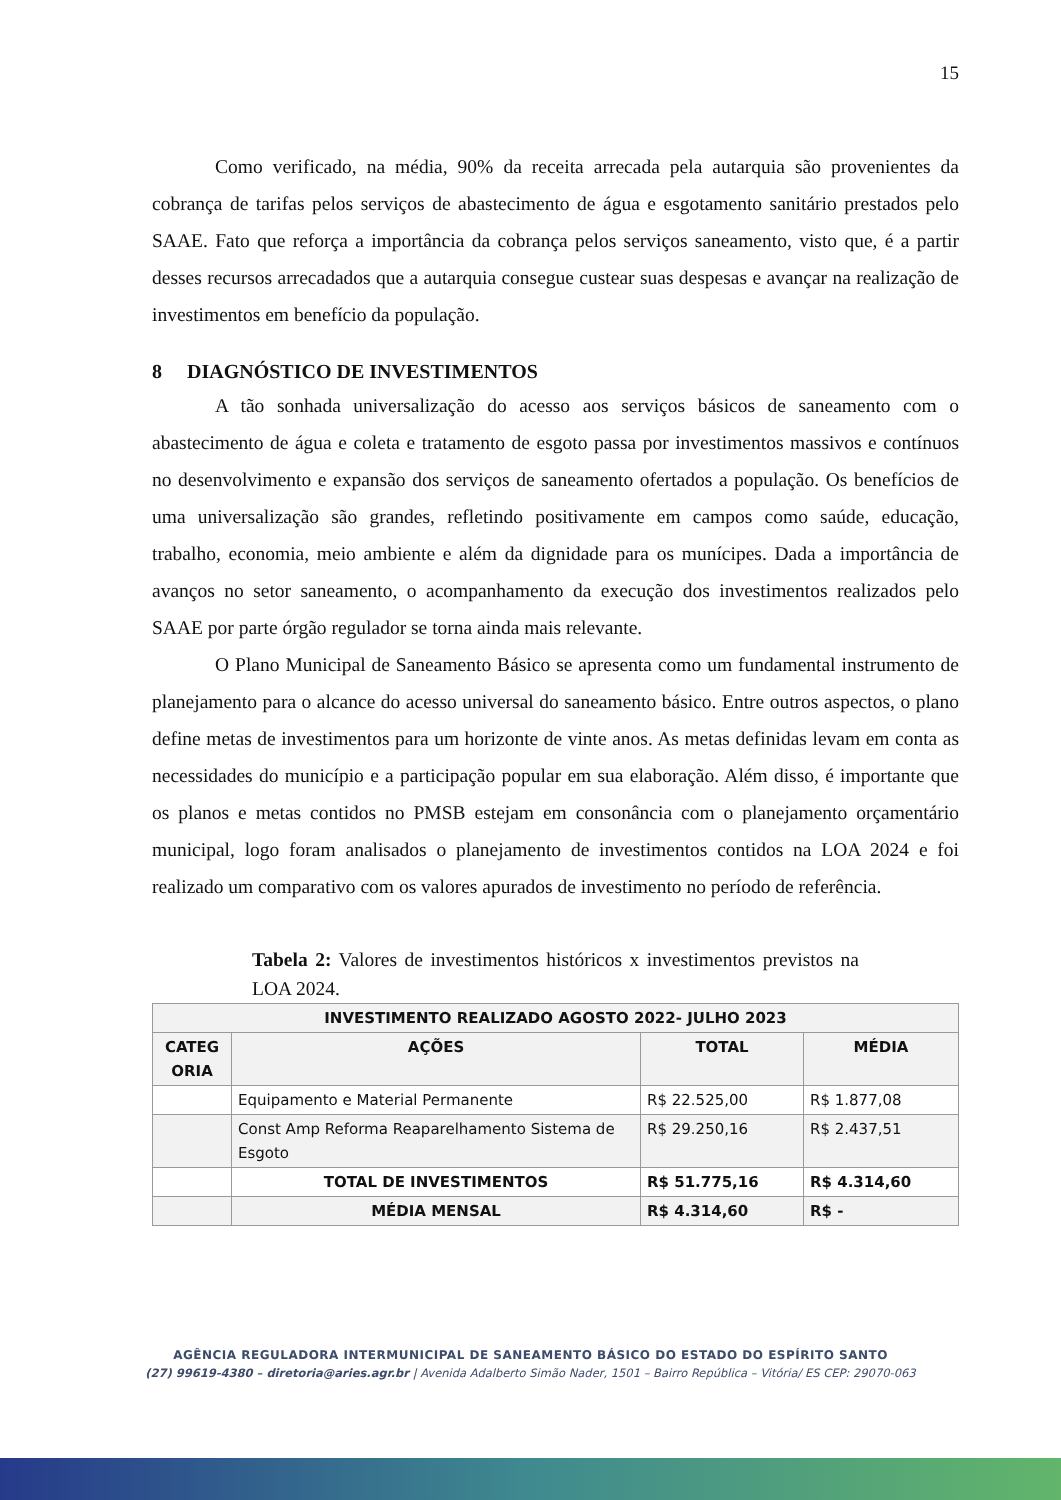15
Como verificado, na média, 90% da receita arrecada pela autarquia são provenientes da cobrança de tarifas pelos serviços de abastecimento de água e esgotamento sanitário prestados pelo SAAE. Fato que reforça a importância da cobrança pelos serviços saneamento, visto que, é a partir desses recursos arrecadados que a autarquia consegue custear suas despesas e avançar na realização de investimentos em benefício da população.
8 DIAGNÓSTICO DE INVESTIMENTOS
A tão sonhada universalização do acesso aos serviços básicos de saneamento com o abastecimento de água e coleta e tratamento de esgoto passa por investimentos massivos e contínuos no desenvolvimento e expansão dos serviços de saneamento ofertados a população. Os benefícios de uma universalização são grandes, refletindo positivamente em campos como saúde, educação, trabalho, economia, meio ambiente e além da dignidade para os munícipes. Dada a importância de avanços no setor saneamento, o acompanhamento da execução dos investimentos realizados pelo SAAE por parte órgão regulador se torna ainda mais relevante.
O Plano Municipal de Saneamento Básico se apresenta como um fundamental instrumento de planejamento para o alcance do acesso universal do saneamento básico. Entre outros aspectos, o plano define metas de investimentos para um horizonte de vinte anos. As metas definidas levam em conta as necessidades do município e a participação popular em sua elaboração. Além disso, é importante que os planos e metas contidos no PMSB estejam em consonância com o planejamento orçamentário municipal, logo foram analisados o planejamento de investimentos contidos na LOA 2024 e foi realizado um comparativo com os valores apurados de investimento no período de referência.
Tabela 2: Valores de investimentos históricos x investimentos previstos na LOA 2024.
| INVESTIMENTO REALIZADO AGOSTO 2022- JULHO 2023 | | | |
| --- | --- | --- | --- |
| CATEG ORIA | AÇÕES | TOTAL | MÉDIA |
| | Equipamento e Material Permanente | R$ 22.525,00 | R$ 1.877,08 |
| | Const Amp Reforma Reaparelhamento Sistema de Esgoto | R$ 29.250,16 | R$ 2.437,51 |
| | TOTAL DE INVESTIMENTOS | R$ 51.775,16 | R$ 4.314,60 |
| | MÉDIA MENSAL | R$ 4.314,60 | R$ - |
AGÊNCIA REGULADORA INTERMUNICIPAL DE SANEAMENTO BÁSICO DO ESTADO DO ESPÍRITO SANTO
(27) 99619-4380 – diretoria@aries.agr.br | Avenida Adalberto Simão Nader, 1501 – Bairro República – Vitória/ ES CEP: 29070-063